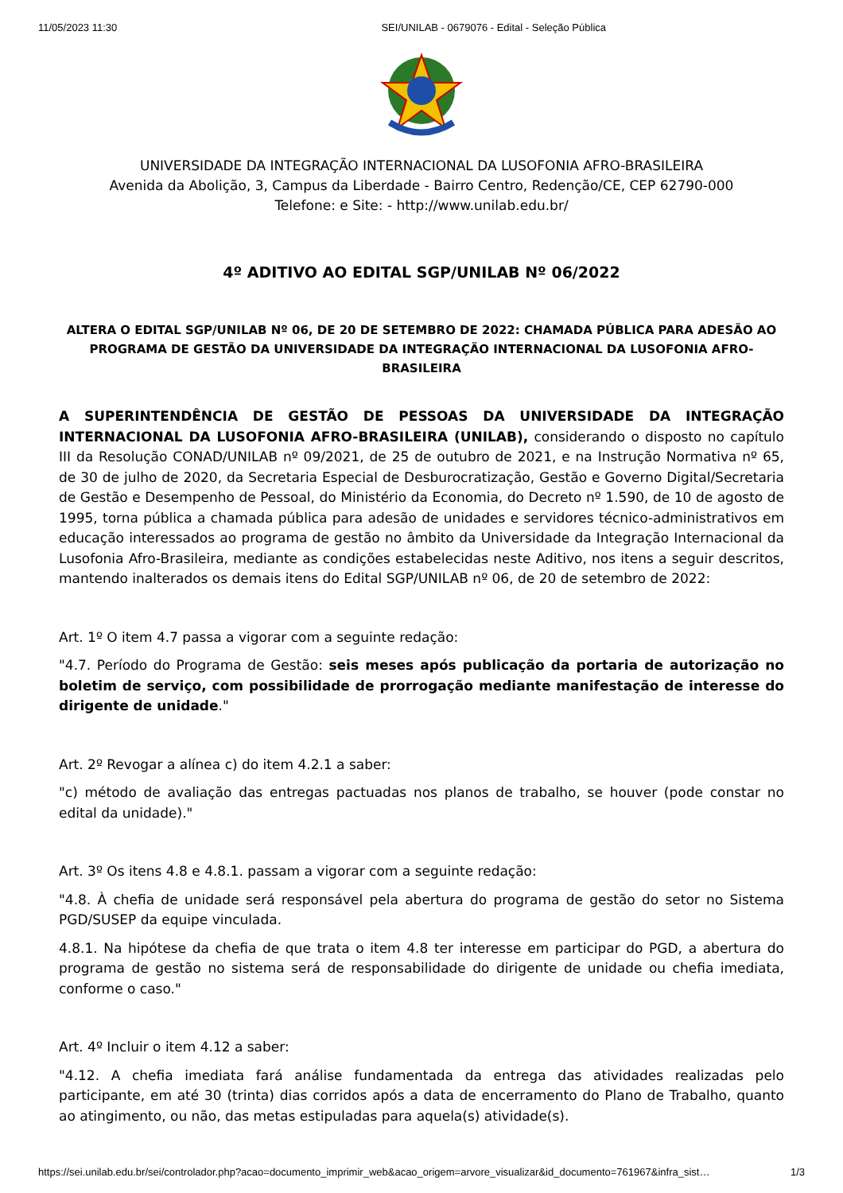11/05/2023 11:30 SEI/UNILAB - 0679076 - Edital - Seleção Pública
UNIVERSIDADE DA INTEGRAÇÃO INTERNACIONAL DA LUSOFONIA AFRO-BRASILEIRA
Avenida da Abolição, 3, Campus da Liberdade - Bairro Centro, Redenção/CE, CEP 62790-000
Telefone: e Site: - http://www.unilab.edu.br/
4º ADITIVO AO EDITAL SGP/UNILAB Nº 06/2022
ALTERA O EDITAL SGP/UNILAB Nº 06, DE 20 DE SETEMBRO DE 2022: CHAMADA PÚBLICA PARA ADESÃO AO PROGRAMA DE GESTÃO DA UNIVERSIDADE DA INTEGRAÇÃO INTERNACIONAL DA LUSOFONIA AFRO-BRASILEIRA
A SUPERINTENDÊNCIA DE GESTÃO DE PESSOAS DA UNIVERSIDADE DA INTEGRAÇÃO INTERNACIONAL DA LUSOFONIA AFRO-BRASILEIRA (UNILAB), considerando o disposto no capítulo III da Resolução CONAD/UNILAB nº 09/2021, de 25 de outubro de 2021, e na Instrução Normativa nº 65, de 30 de julho de 2020, da Secretaria Especial de Desburocratização, Gestão e Governo Digital/Secretaria de Gestão e Desempenho de Pessoal, do Ministério da Economia, do Decreto nº 1.590, de 10 de agosto de 1995, torna pública a chamada pública para adesão de unidades e servidores técnico-administrativos em educação interessados ao programa de gestão no âmbito da Universidade da Integração Internacional da Lusofonia Afro-Brasileira, mediante as condições estabelecidas neste Aditivo, nos itens a seguir descritos, mantendo inalterados os demais itens do Edital SGP/UNILAB nº 06, de 20 de setembro de 2022:
Art. 1º O item 4.7 passa a vigorar com a seguinte redação:
"4.7. Período do Programa de Gestão: seis meses após publicação da portaria de autorização no boletim de serviço, com possibilidade de prorrogação mediante manifestação de interesse do dirigente de unidade."
Art. 2º Revogar a alínea c) do item 4.2.1 a saber:
"c) método de avaliação das entregas pactuadas nos planos de trabalho, se houver (pode constar no edital da unidade)."
Art. 3º Os itens 4.8 e 4.8.1. passam a vigorar com a seguinte redação:
"4.8. À chefia de unidade será responsável pela abertura do programa de gestão do setor no Sistema PGD/SUSEP da equipe vinculada.
4.8.1. Na hipótese da chefia de que trata o item 4.8 ter interesse em participar do PGD, a abertura do programa de gestão no sistema será de responsabilidade do dirigente de unidade ou chefia imediata, conforme o caso."
Art. 4º Incluir o item 4.12 a saber:
"4.12. A chefia imediata fará análise fundamentada da entrega das atividades realizadas pelo participante, em até 30 (trinta) dias corridos após a data de encerramento do Plano de Trabalho, quanto ao atingimento, ou não, das metas estipuladas para aquela(s) atividade(s).
https://sei.unilab.edu.br/sei/controlador.php?acao=documento_imprimir_web&acao_origem=arvore_visualizar&id_documento=761967&infra_sist… 1/3